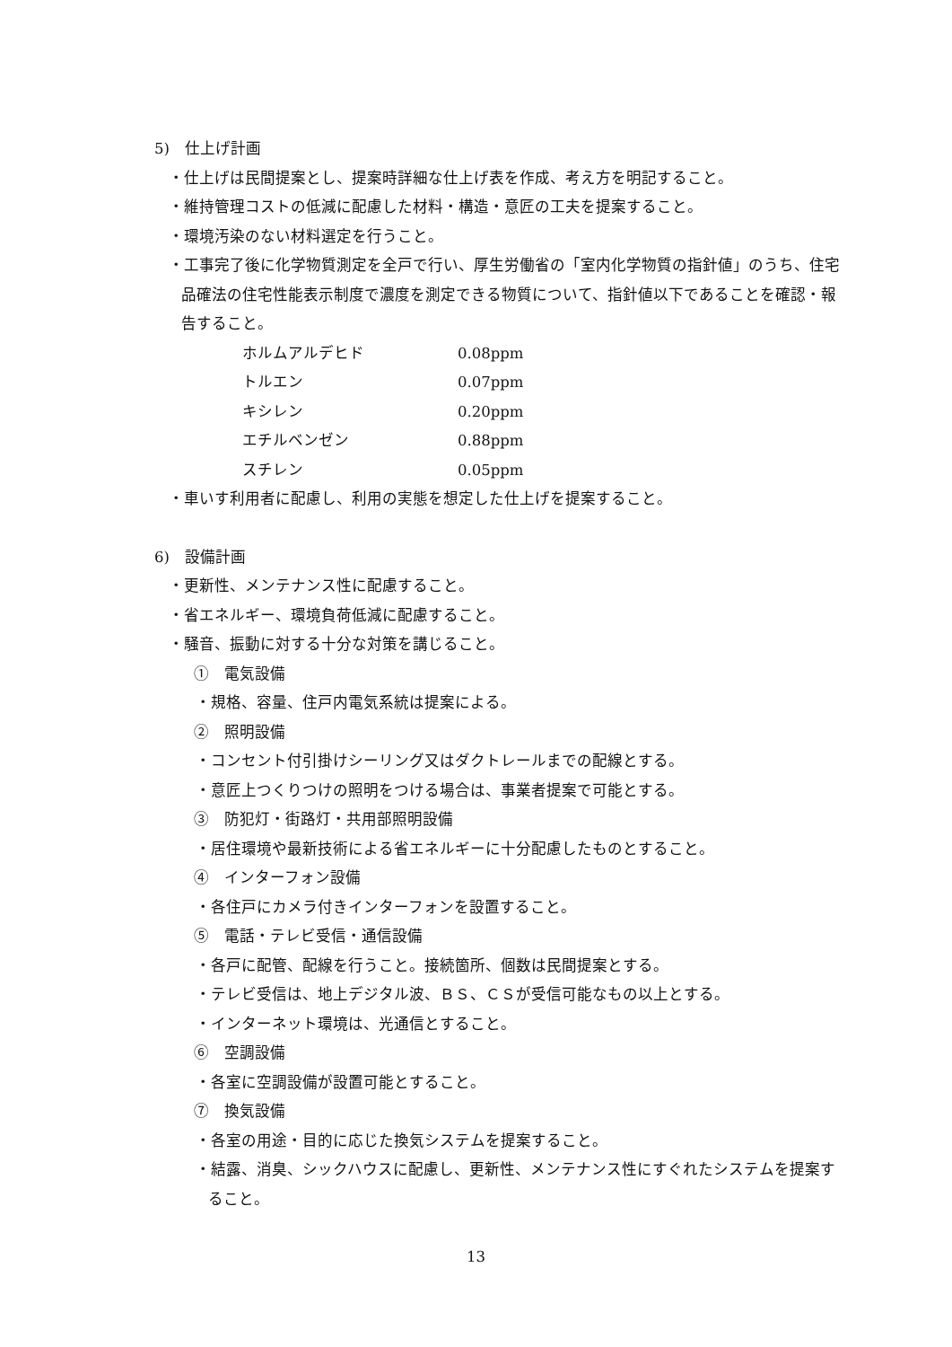5)　仕上げ計画
・仕上げは民間提案とし、提案時詳細な仕上げ表を作成、考え方を明記すること。
・維持管理コストの低減に配慮した材料・構造・意匠の工夫を提案すること。
・環境汚染のない材料選定を行うこと。
・工事完了後に化学物質測定を全戸で行い、厚生労働省の「室内化学物質の指針値」のうち、住宅品確法の住宅性能表示制度で濃度を測定できる物質について、指針値以下であることを確認・報告すること。
| ホルムアルデヒド | 0.08ppm |
| トルエン | 0.07ppm |
| キシレン | 0.20ppm |
| エチルベンゼン | 0.88ppm |
| スチレン | 0.05ppm |
・車いす利用者に配慮し、利用の実態を想定した仕上げを提案すること。
6)　設備計画
・更新性、メンテナンス性に配慮すること。
・省エネルギー、環境負荷低減に配慮すること。
・騒音、振動に対する十分な対策を講じること。
①　電気設備
・規格、容量、住戸内電気系統は提案による。
②　照明設備
・コンセント付引掛けシーリング又はダクトレールまでの配線とする。
・意匠上つくりつけの照明をつける場合は、事業者提案で可能とする。
③　防犯灯・街路灯・共用部照明設備
・居住環境や最新技術による省エネルギーに十分配慮したものとすること。
④　インターフォン設備
・各住戸にカメラ付きインターフォンを設置すること。
⑤　電話・テレビ受信・通信設備
・各戸に配管、配線を行うこと。接続箇所、個数は民間提案とする。
・テレビ受信は、地上デジタル波、ＢＳ、ＣＳが受信可能なもの以上とする。
・インターネット環境は、光通信とすること。
⑥　空調設備
・各室に空調設備が設置可能とすること。
⑦　換気設備
・各室の用途・目的に応じた換気システムを提案すること。
・結露、消臭、シックハウスに配慮し、更新性、メンテナンス性にすぐれたシステムを提案すること。
13